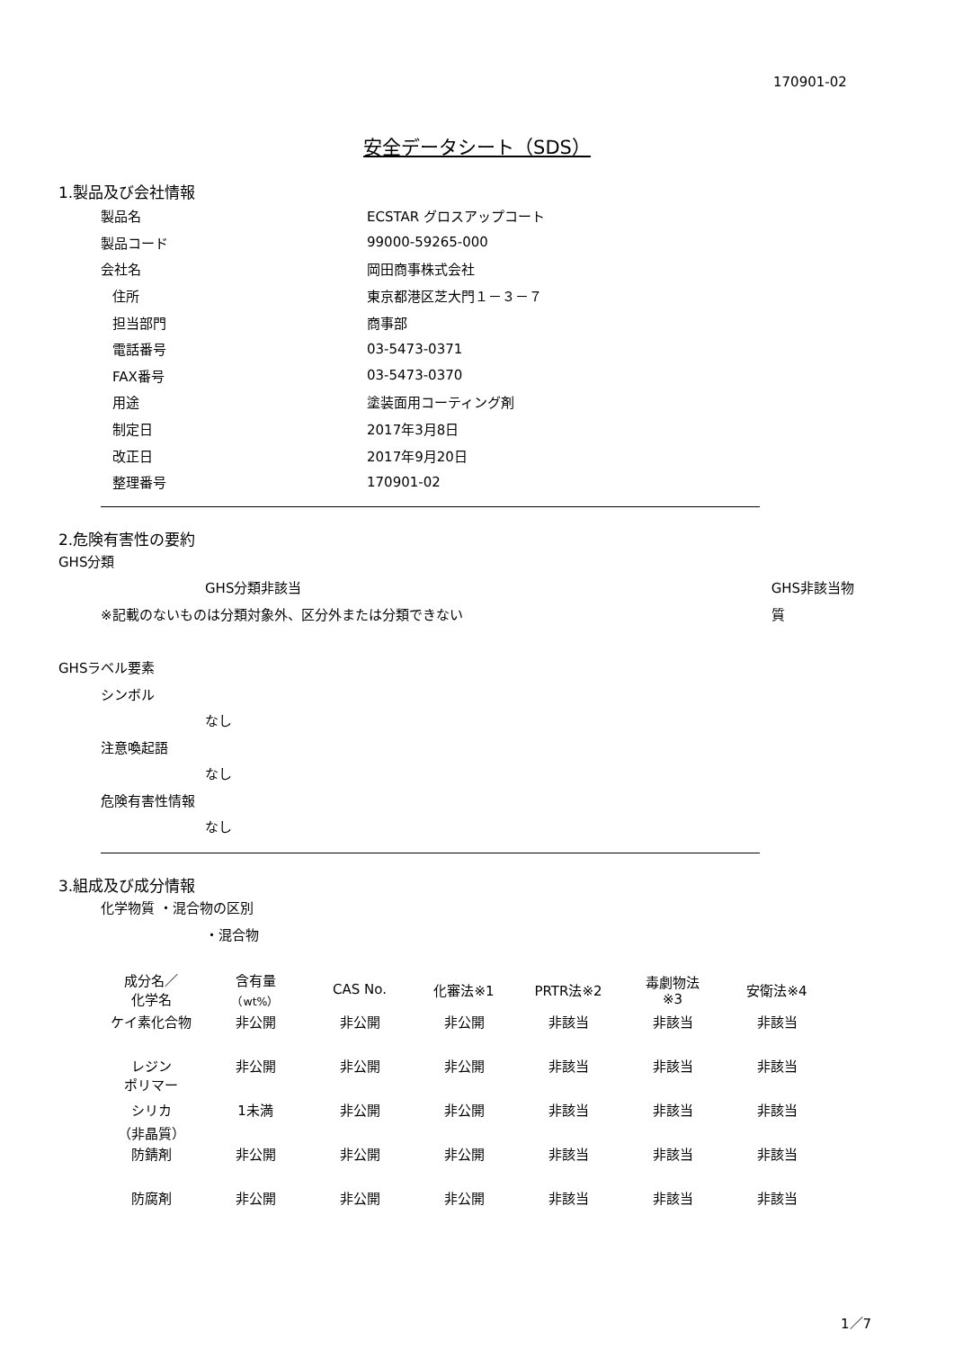170901-02
安全データシート（SDS）
1.製品及び会社情報
製品名 ECSTAR グロスアップコート
製品コード 99000-59265-000
会社名 岡田商事株式会社
住所 東京都港区芝大門１－３－７
担当部門 商事部
電話番号 03-5473-0371
FAX番号 03-5473-0370
用途 塗装面用コーティング剤
制定日 2017年3月8日
改正日 2017年9月20日
整理番号 170901-02
2.危険有害性の要約
GHS分類
GHS分類非該当 GHS非該当物質
※記載のないものは分類対象外、区分外または分類できない
GHSラベル要素
シンボル
なし
注意喚起語
なし
危険有害性情報
なし
3.組成及び成分情報
化学物質 ・混合物の区別
・混合物
| 成分名／ 化学名 | 含有量 （wt%） | CAS No. | 化審法※1 | PRTR法※2 | 毒劇物法 ※3 | 安衛法※4 |
| --- | --- | --- | --- | --- | --- | --- |
| ケイ素化合物 | 非公開 | 非公開 | 非公開 | 非該当 | 非該当 | 非該当 |
| レジン ポリマー | 非公開 | 非公開 | 非公開 | 非該当 | 非該当 | 非該当 |
| シリカ （非晶質） | 1未満 | 非公開 | 非公開 | 非該当 | 非該当 | 非該当 |
| 防錆剤 | 非公開 | 非公開 | 非公開 | 非該当 | 非該当 | 非該当 |
| 防腐剤 | 非公開 | 非公開 | 非公開 | 非該当 | 非該当 | 非該当 |
1／7